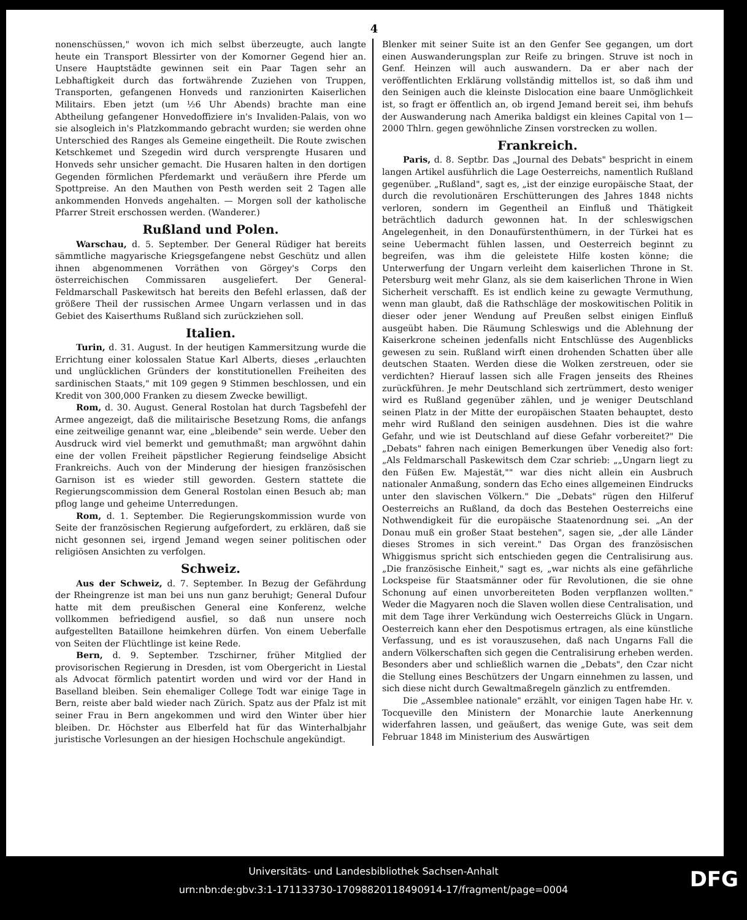4
nonenschüssen," wovon ich mich selbst überzeugte, auch langte heute ein Transport Blessirter von der Komorner Gegend hier an. Unsere Hauptstädte gewinnen seit ein Paar Tagen sehr an Lebhaftigkeit durch das fortwährende Zuziehen von Truppen, Transporten, gefangenen Honveds und ranzionirten Kaiserlichen Militairs. Eben jetzt (um ½6 Uhr Abends) brachte man eine Abtheilung gefangener Honvedoffiziere in's Invaliden-Palais, von wo sie alsogleich in's Platzkommando gebracht wurden; sie werden ohne Unterschied des Ranges als Gemeine eingetheilt. Die Route zwischen Ketschkemet und Szegedin wird durch versprengte Husaren und Honveds sehr unsicher gemacht. Die Husaren halten in den dortigen Gegenden förmlichen Pferdemarkt und veräußern ihre Pferde um Spottpreise. An den Mauthen von Pesth werden seit 2 Tagen alle ankommenden Honveds angehalten. — Morgen soll der katholische Pfarrer Streit erschossen werden. (Wanderer.)
Rußland und Polen.
Warschau, d. 5. September. Der General Rüdiger hat bereits sämmtliche magyarische Kriegsgefangene nebst Geschütz und allen ihnen abgenommenen Vorräthen von Görgey's Corps den österreichischen Commissaren ausgeliefert. Der General-Feldmarschall Paskewitsch hat bereits den Befehl erlassen, daß der größere Theil der russischen Armee Ungarn verlassen und in das Gebiet des Kaiserthums Rußland sich zurückziehen soll.
Italien.
Turin, d. 31. August. In der heutigen Kammersitzung wurde die Errichtung einer kolossalen Statue Karl Alberts, dieses „erlauchten und unglücklichen Gründers der konstitutionellen Freiheiten des sardinischen Staats," mit 109 gegen 9 Stimmen beschlossen, und ein Kredit von 300,000 Franken zu diesem Zwecke bewilligt.
Rom, d. 30. August. General Rostolan hat durch Tagsbefehl der Armee angezeigt, daß die militairische Besetzung Roms, die anfangs eine zeitweilige genannt war, eine „bleibende" sein werde. Ueber den Ausdruck wird viel bemerkt und gemuthmaßt; man argwöhnt dahin eine der vollen Freiheit päpstlicher Regierung feindselige Absicht Frankreichs. Auch von der Minderung der hiesigen französischen Garnison ist es wieder still geworden. Gestern stattete die Regierungscommission dem General Rostolan einen Besuch ab; man pflog lange und geheime Unterredungen.
Rom, d. 1. September. Die Regierungskommission wurde von Seite der französischen Regierung aufgefordert, zu erklären, daß sie nicht gesonnen sei, irgend Jemand wegen seiner politischen oder religiösen Ansichten zu verfolgen.
Schweiz.
Aus der Schweiz, d. 7. September. In Bezug der Gefährdung der Rheingrenze ist man bei uns nun ganz beruhigt; General Dufour hatte mit dem preußischen General eine Konferenz, welche vollkommen befriedigend ausfiel, so daß nun unsere noch aufgestellten Bataillone heimkehren dürfen. Von einem Ueberfalle von Seiten der Flüchtlinge ist keine Rede.
Bern, d. 9. September. Tzschirner, früher Mitglied der provisorischen Regierung in Dresden, ist vom Obergericht in Liestal als Advocat förmlich patentirt worden und wird vor der Hand in Baselland bleiben. Sein ehemaliger College Todt war einige Tage in Bern, reiste aber bald wieder nach Zürich. Spatz aus der Pfalz ist mit seiner Frau in Bern angekommen und wird den Winter über hier bleiben. Dr. Höchster aus Elberfeld hat für das Winterhalbjahr juristische Vorlesungen an der hiesigen Hochschule angekündigt.
Blenker mit seiner Suite ist an den Genfer See gegangen, um dort einen Auswanderungsplan zur Reife zu bringen. Struve ist noch in Genf. Heinzen will auch auswandern. Da er aber nach der veröffentlichten Erklärung vollständig mittellos ist, so daß ihm und den Seinigen auch die kleinste Dislocation eine baare Unmöglichkeit ist, so fragt er öffentlich an, ob irgend Jemand bereit sei, ihm behufs der Auswanderung nach Amerika baldigst ein kleines Capital von 1—2000 Thlrn. gegen gewöhnliche Zinsen vorstrecken zu wollen.
Frankreich.
Paris, d. 8. Septbr. Das „Journal des Debats" bespricht in einem langen Artikel ausführlich die Lage Oesterreichs, namentlich Rußland gegenüber. „Rußland", sagt es, „ist der einzige europäische Staat, der durch die revolutionären Erschütterungen des Jahres 1848 nichts verloren, sondern im Gegentheil an Einfluß und Thätigkeit beträchtlich dadurch gewonnen hat. In der schleswigschen Angelegenheit, in den Donaufürstenthümern, in der Türkei hat es seine Uebermacht fühlen lassen, und Oesterreich beginnt zu begreifen, was ihm die geleistete Hilfe kosten könne; die Unterwerfung der Ungarn verleiht dem kaiserlichen Throne in St. Petersburg weit mehr Glanz, als sie dem kaiserlichen Throne in Wien Sicherheit verschafft. Es ist endlich keine zu gewagte Vermuthung, wenn man glaubt, daß die Rathschläge der moskowitischen Politik in dieser oder jener Wendung auf Preußen selbst einigen Einfluß ausgeübt haben. Die Räumung Schleswigs und die Ablehnung der Kaiserkrone scheinen jedenfalls nicht Entschlüsse des Augenblicks gewesen zu sein. Rußland wirft einen drohenden Schatten über alle deutschen Staaten. Werden diese die Wolken zerstreuen, oder sie verdichten? Hierauf lassen sich alle Fragen jenseits des Rheines zurückführen. Je mehr Deutschland sich zertrümmert, desto weniger wird es Rußland gegenüber zählen, und je weniger Deutschland seinen Platz in der Mitte der europäischen Staaten behauptet, desto mehr wird Rußland den seinigen ausdehnen. Dies ist die wahre Gefahr, und wie ist Deutschland auf diese Gefahr vorbereitet?" Die „Debats" fahren nach einigen Bemerkungen über Venedig also fort: „Als Feldmarschall Paskewitsch dem Czar schrieb: „„Ungarn liegt zu den Füßen Ew. Majestät,"" war dies nicht allein ein Ausbruch nationaler Anmaßung, sondern das Echo eines allgemeinen Eindrucks unter den slavischen Völkern." Die „Debats" rügen den Hilferuf Oesterreichs an Rußland, da doch das Bestehen Oesterreichs eine Nothwendigkeit für die europäische Staatenordnung sei. „An der Donau muß ein großer Staat bestehen", sagen sie, „der alle Länder dieses Stromes in sich vereint." Das Organ des französischen Whiggismus spricht sich entschieden gegen die Centralisirung aus. „Die französische Einheit," sagt es, „war nichts als eine gefährliche Lockspeise für Staatsmänner oder für Revolutionen, die sie ohne Schonung auf einen unvorbereiteten Boden verpflanzen wollten." Weder die Magyaren noch die Slaven wollen diese Centralisation, und mit dem Tage ihrer Verkündung wich Oesterreichs Glück in Ungarn. Oesterreich kann eher den Despotismus ertragen, als eine künstliche Verfassung, und es ist vorauszusehen, daß nach Ungarns Fall die andern Völkerschaften sich gegen die Centralisirung erheben werden. Besonders aber und schließlich warnen die „Debats", den Czar nicht die Stellung eines Beschützers der Ungarn einnehmen zu lassen, und sich diese nicht durch Gewaltmaßregeln gänzlich zu entfremden.
Die „Assemblee nationale" erzählt, vor einigen Tagen habe Hr. v. Tocqueville den Ministern der Monarchie laute Anerkennung widerfahren lassen, und geäußert, das wenige Gute, was seit dem Februar 1848 im Ministerium des Auswärtigen
Universitäts- und Landesbibliothek Sachsen-Anhalt
urn:nbn:de:gbv:3:1-171133730-17098820118490914-17/fragment/page=0004
DFG